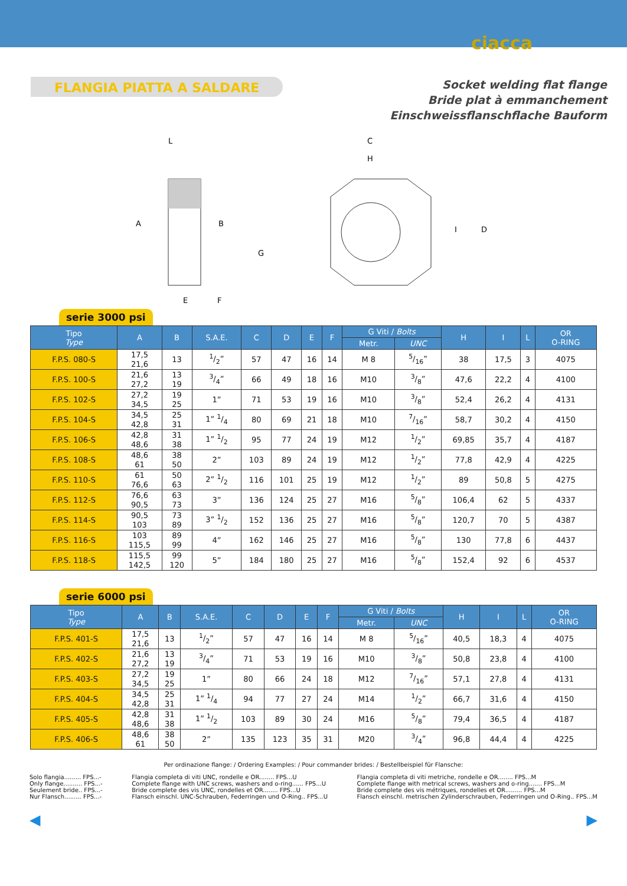ciacca
FLANGIA PIATTA A SALDARE
Socket welding flat flange
Bride plat à emmanchement
Einschweissflanschflache Bauform
A
B
C
D
E
F
G
H
I
L
serie 3000 psi
| Tipo Type | A | B | S.A.E. | C | D | E | F | G Viti / Bolts | | H | I | L | OR O-RING |
| --- | --- | --- | --- | --- | --- | --- | --- | --- | --- | --- | --- | --- | --- |
| | | | | | | | | Metr. | UNC | | | | |
| F.P.S. 080-S | 17,5 21,6 | 13 | 1/2” | 57 | 47 | 16 | 14 | M 8 | 5/16” | 38 | 17,5 | 3 | 4075 |
| F.P.S. 100-S | 21,6 27,2 | 13 19 | 3/4” | 66 | 49 | 18 | 16 | M10 | 3/8” | 47,6 | 22,2 | 4 | 4100 |
| F.P.S. 102-S | 27,2 34,5 | 19 25 | 1” | 71 | 53 | 19 | 16 | M10 | 3/8” | 52,4 | 26,2 | 4 | 4131 |
| F.P.S. 104-S | 34,5 42,8 | 25 31 | 1” 1/4 | 80 | 69 | 21 | 18 | M10 | 7/16” | 58,7 | 30,2 | 4 | 4150 |
| F.P.S. 106-S | 42,8 48,6 | 31 38 | 1” 1/2 | 95 | 77 | 24 | 19 | M12 | 1/2” | 69,85 | 35,7 | 4 | 4187 |
| F.P.S. 108-S | 48,6 61 | 38 50 | 2” | 103 | 89 | 24 | 19 | M12 | 1/2” | 77,8 | 42,9 | 4 | 4225 |
| F.P.S. 110-S | 61 76,6 | 50 63 | 2” 1/2 | 116 | 101 | 25 | 19 | M12 | 1/2” | 89 | 50,8 | 5 | 4275 |
| F.P.S. 112-S | 76,6 90,5 | 63 73 | 3” | 136 | 124 | 25 | 27 | M16 | 5/8” | 106,4 | 62 | 5 | 4337 |
| F.P.S. 114-S | 90,5 103 | 73 89 | 3” 1/2 | 152 | 136 | 25 | 27 | M16 | 5/8” | 120,7 | 70 | 5 | 4387 |
| F.P.S. 116-S | 103 115,5 | 89 99 | 4” | 162 | 146 | 25 | 27 | M16 | 5/8” | 130 | 77,8 | 6 | 4437 |
| F.P.S. 118-S | 115,5 142,5 | 99 120 | 5” | 184 | 180 | 25 | 27 | M16 | 5/8” | 152,4 | 92 | 6 | 4537 |
serie 6000 psi
| Tipo Type | A | B | S.A.E. | C | D | E | F | G Viti / Bolts | | H | I | L | OR O-RING |
| --- | --- | --- | --- | --- | --- | --- | --- | --- | --- | --- | --- | --- | --- |
| | | | | | | | | Metr. | UNC | | | | |
| F.P.S. 401-S | 17,5 21,6 | 13 | 1/2” | 57 | 47 | 16 | 14 | M 8 | 5/16” | 40,5 | 18,3 | 4 | 4075 |
| F.P.S. 402-S | 21,6 27,2 | 13 19 | 3/4” | 71 | 53 | 19 | 16 | M10 | 3/8” | 50,8 | 23,8 | 4 | 4100 |
| F.P.S. 403-S | 27,2 34,5 | 19 25 | 1” | 80 | 66 | 24 | 18 | M12 | 7/16” | 57,1 | 27,8 | 4 | 4131 |
| F.P.S. 404-S | 34,5 42,8 | 25 31 | 1” 1/4 | 94 | 77 | 27 | 24 | M14 | 1/2” | 66,7 | 31,6 | 4 | 4150 |
| F.P.S. 405-S | 42,8 48,6 | 31 38 | 1” 1/2 | 103 | 89 | 30 | 24 | M16 | 5/8” | 79,4 | 36,5 | 4 | 4187 |
| F.P.S. 406-S | 48,6 61 | 38 50 | 2” | 135 | 123 | 35 | 31 | M20 | 3/4” | 96,8 | 44,4 | 4 | 4225 |
Per ordinazione flange: / Ordering Examples: / Pour commander brides: / Bestellbeispiel für Flansche:
Solo flangia......... FPS...-
Only flange.......... FPS...-
Seulement bride.. FPS...-
Nur Flansch......... FPS...-
Flangia completa di viti UNC, rondelle e OR........ FPS...U
Complete flange with UNC screws, washers and o-ring...... FPS...U
Bride complete des vis UNC, rondelles et OR........ FPS...U
Flansch einschl. UNC-Schrauben, Federringen und O-Ring.. FPS...U
Flangia completa di viti metriche, rondelle e OR........ FPS...M
Complete flange with metrical screws, washers and o-ring....... FPS...M
Bride complete des vis métriques, rondelles et OR......... FPS...M
Flansch einschl. metrischen Zylinderschrauben, Federringen und O-Ring.. FPS...M
◀ ▶